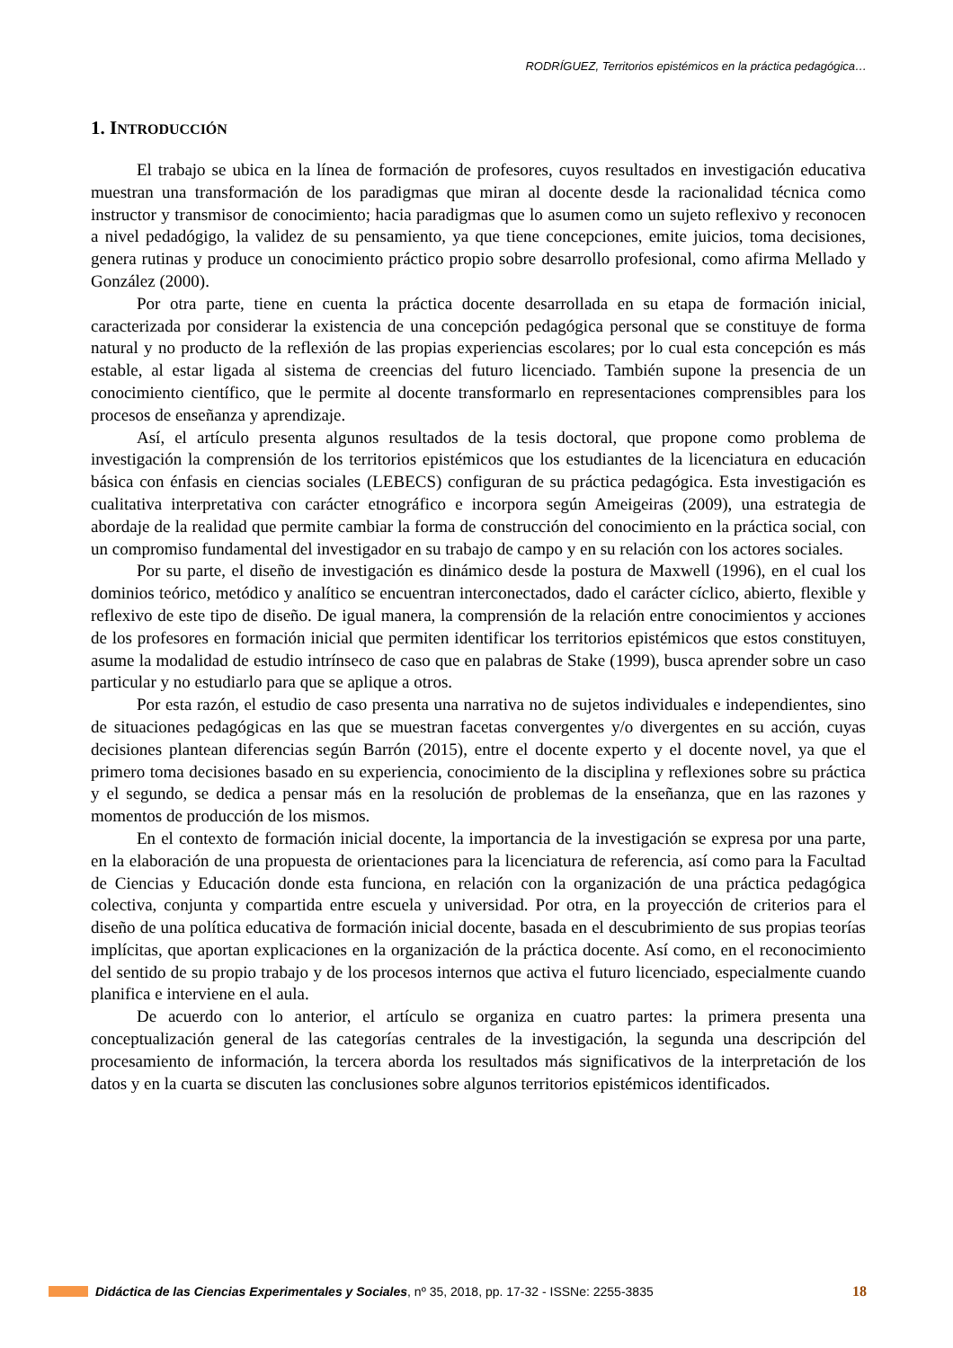RODRÍGUEZ, Territorios epistémicos en la práctica pedagógica…
1. INTRODUCCIÓN
El trabajo se ubica en la línea de formación de profesores, cuyos resultados en investigación educativa muestran una transformación de los paradigmas que miran al docente desde la racionalidad técnica como instructor y transmisor de conocimiento; hacia paradigmas que lo asumen como un sujeto reflexivo y reconocen a nivel pedadógigo, la validez de su pensamiento, ya que tiene concepciones, emite juicios, toma decisiones, genera rutinas y produce un conocimiento práctico propio sobre desarrollo profesional, como afirma Mellado y González (2000).
Por otra parte, tiene en cuenta la práctica docente desarrollada en su etapa de formación inicial, caracterizada por considerar la existencia de una concepción pedagógica personal que se constituye de forma natural y no producto de la reflexión de las propias experiencias escolares; por lo cual esta concepción es más estable, al estar ligada al sistema de creencias del futuro licenciado. También supone la presencia de un conocimiento científico, que le permite al docente transformarlo en representaciones comprensibles para los procesos de enseñanza y aprendizaje.
Así, el artículo presenta algunos resultados de la tesis doctoral, que propone como problema de investigación la comprensión de los territorios epistémicos que los estudiantes de la licenciatura en educación básica con énfasis en ciencias sociales (LEBECS) configuran de su práctica pedagógica. Esta investigación es cualitativa interpretativa con carácter etnográfico e incorpora según Ameigeiras (2009), una estrategia de abordaje de la realidad que permite cambiar la forma de construcción del conocimiento en la práctica social, con un compromiso fundamental del investigador en su trabajo de campo y en su relación con los actores sociales.
Por su parte, el diseño de investigación es dinámico desde la postura de Maxwell (1996), en el cual los dominios teórico, metódico y analítico se encuentran interconectados, dado el carácter cíclico, abierto, flexible y reflexivo de este tipo de diseño. De igual manera, la comprensión de la relación entre conocimientos y acciones de los profesores en formación inicial que permiten identificar los territorios epistémicos que estos constituyen, asume la modalidad de estudio intrínseco de caso que en palabras de Stake (1999), busca aprender sobre un caso particular y no estudiarlo para que se aplique a otros.
Por esta razón, el estudio de caso presenta una narrativa no de sujetos individuales e independientes, sino de situaciones pedagógicas en las que se muestran facetas convergentes y/o divergentes en su acción, cuyas decisiones plantean diferencias según Barrón (2015), entre el docente experto y el docente novel, ya que el primero toma decisiones basado en su experiencia, conocimiento de la disciplina y reflexiones sobre su práctica y el segundo, se dedica a pensar más en la resolución de problemas de la enseñanza, que en las razones y momentos de producción de los mismos.
En el contexto de formación inicial docente, la importancia de la investigación se expresa por una parte, en la elaboración de una propuesta de orientaciones para la licenciatura de referencia, así como para la Facultad de Ciencias y Educación donde esta funciona, en relación con la organización de una práctica pedagógica colectiva, conjunta y compartida entre escuela y universidad. Por otra, en la proyección de criterios para el diseño de una política educativa de formación inicial docente, basada en el descubrimiento de sus propias teorías implícitas, que aportan explicaciones en la organización de la práctica docente. Así como, en el reconocimiento del sentido de su propio trabajo y de los procesos internos que activa el futuro licenciado, especialmente cuando planifica e interviene en el aula.
De acuerdo con lo anterior, el artículo se organiza en cuatro partes: la primera presenta una conceptualización general de las categorías centrales de la investigación, la segunda una descripción del procesamiento de información, la tercera aborda los resultados más significativos de la interpretación de los datos y en la cuarta se discuten las conclusiones sobre algunos territorios epistémicos identificados.
Didáctica de las Ciencias Experimentales y Sociales, nº 35, 2018, pp. 17-32 - ISSNe: 2255-3835 18